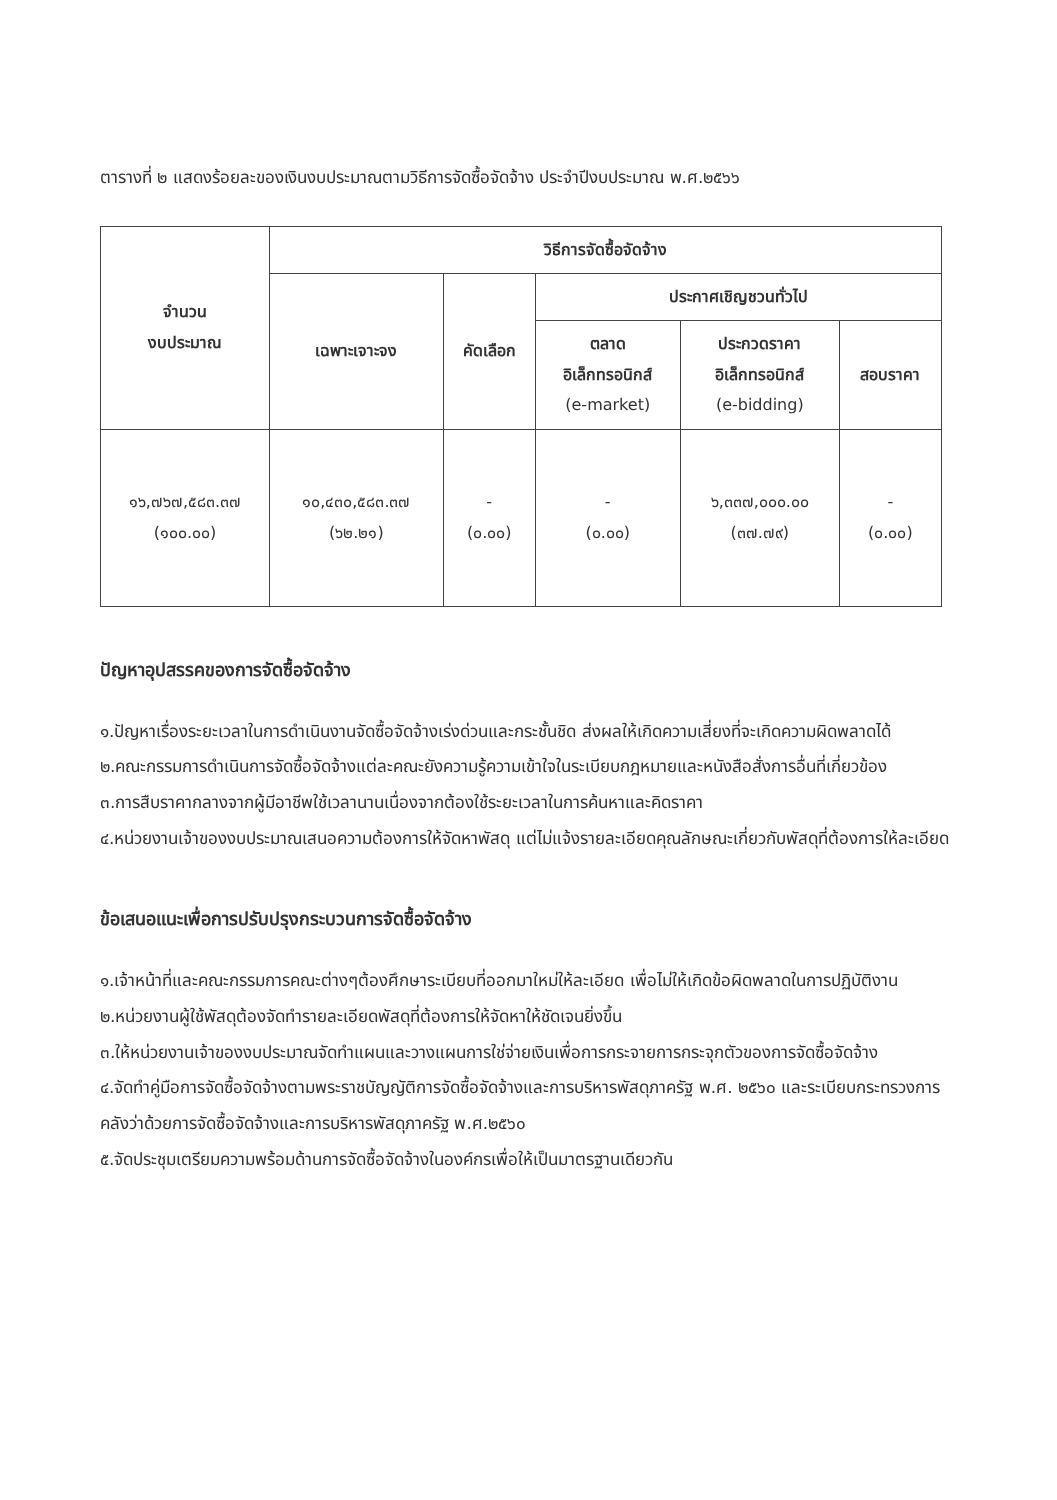ตารางที่ ๒ แสดงร้อยละของเงินงบประมาณตามวิธีการจัดซื้อจัดจ้าง ประจำปีงบประมาณ พ.ศ.๒๕๖๖
| จำนวน งบประมาณ | วิธีการจัดซื้อจัดจ้าง | | | | |
| --- | --- | --- | --- | --- | --- |
| | เฉพาะเจาะจง | คัดเลือก | ประกาศเชิญชวนทั่วไป | | |
| | | | ตลาด อิเล็กทรอนิกส์ (e-market) | ประกวดราคา อิเล็กทรอนิกส์ (e-bidding) | สอบราคา |
| ๑๖,๗๖๗,๕๘๓.๓๗ (๑๐๐.๐๐) | ๑๐,๔๓๐,๕๘๓.๓๗ (๖๒.๒๑) | - (๐.๐๐) | - (๐.๐๐) | ๖,๓๓๗,๐๐๐.๐๐ (๓๗.๗๙) | - (๐.๐๐) |
ปัญหาอุปสรรคของการจัดซื้อจัดจ้าง
๑.ปัญหาเรื่องระยะเวลาในการดำเนินงานจัดซื้อจัดจ้างเร่งด่วนและกระชั้นชิด ส่งผลให้เกิดความเสี่ยงที่จะเกิดความผิดพลาดได้
๒.คณะกรรมการดำเนินการจัดซื้อจัดจ้างแต่ละคณะยังความรู้ความเข้าใจในระเบียบกฎหมายและหนังสือสั่งการอื่นที่เกี่ยวข้อง
๓.การสืบราคากลางจากผู้มีอาชีพใช้เวลานานเนื่องจากต้องใช้ระยะเวลาในการค้นหาและคิดราคา
๔.หน่วยงานเจ้าของงบประมาณเสนอความต้องการให้จัดหาพัสดุ แต่ไม่แจ้งรายละเอียดคุณลักษณะเกี่ยวกับพัสดุที่ต้องการให้ละเอียด
ข้อเสนอแนะเพื่อการปรับปรุงกระบวนการจัดซื้อจัดจ้าง
๑.เจ้าหน้าที่และคณะกรรมการคณะต่างๆต้องศึกษาระเบียบที่ออกมาใหม่ให้ละเอียด เพื่อไม่ให้เกิดข้อผิดพลาดในการปฏิบัติงาน
๒.หน่วยงานผู้ใช้พัสดุต้องจัดทำรายละเอียดพัสดุที่ต้องการให้จัดหาให้ชัดเจนยิ่งขึ้น
๓.ให้หน่วยงานเจ้าของงบประมาณจัดทำแผนและวางแผนการใช่จ่ายเงินเพื่อการกระจายการกระจุกตัวของการจัดซื้อจัดจ้าง
๔.จัดทำคู่มือการจัดซื้อจัดจ้างตามพระราชบัญญัติการจัดซื้อจัดจ้างและการบริหารพัสดุภาครัฐ พ.ศ. ๒๕๖๐ และระเบียบกระทรวงการคลังว่าด้วยการจัดซื้อจัดจ้างและการบริหารพัสดุภาครัฐ พ.ศ.๒๕๖๐
๕.จัดประชุมเตรียมความพร้อมด้านการจัดซื้อจัดจ้างในองค์กรเพื่อให้เป็นมาตรฐานเดียวกัน